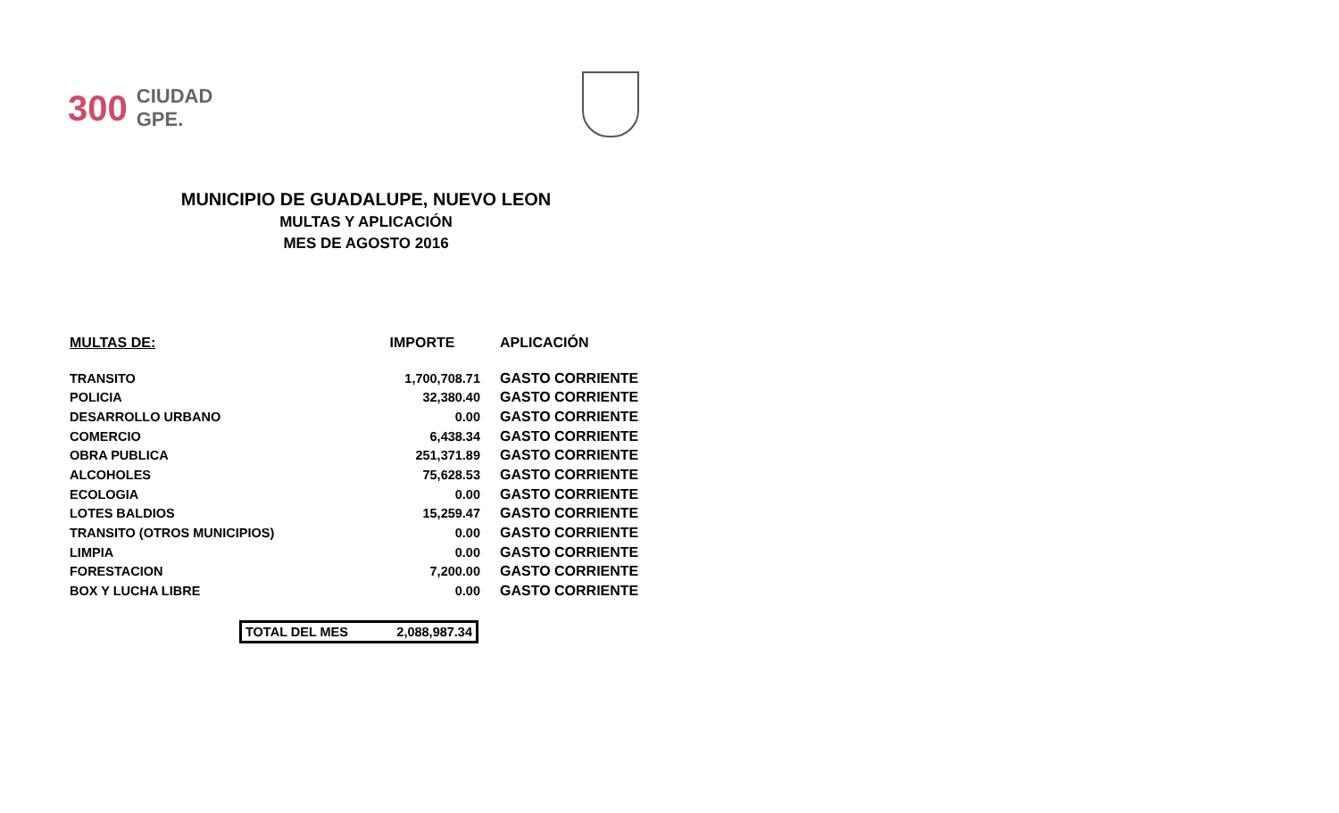300 CIUDAD
GPE.
MUNICIPIO DE GUADALUPE, NUEVO LEON
MULTAS Y APLICACIÓN
MES DE AGOSTO 2016
| MULTAS DE: | | IMPORTE | APLICACIÓN |
| --- | --- | --- | --- |
| TRANSITO | | 1,700,708.71 | GASTO CORRIENTE |
| POLICIA | | 32,380.40 | GASTO CORRIENTE |
| DESARROLLO URBANO | | 0.00 | GASTO CORRIENTE |
| COMERCIO | | 6,438.34 | GASTO CORRIENTE |
| OBRA PUBLICA | | 251,371.89 | GASTO CORRIENTE |
| ALCOHOLES | | 75,628.53 | GASTO CORRIENTE |
| ECOLOGIA | | 0.00 | GASTO CORRIENTE |
| LOTES BALDIOS | | 15,259.47 | GASTO CORRIENTE |
| TRANSITO (OTROS MUNICIPIOS) | | 0.00 | GASTO CORRIENTE |
| LIMPIA | | 0.00 | GASTO CORRIENTE |
| FORESTACION | | 7,200.00 | GASTO CORRIENTE |
| BOX Y LUCHA LIBRE | | 0.00 | GASTO CORRIENTE |
TOTAL DEL MES 2,088,987.34